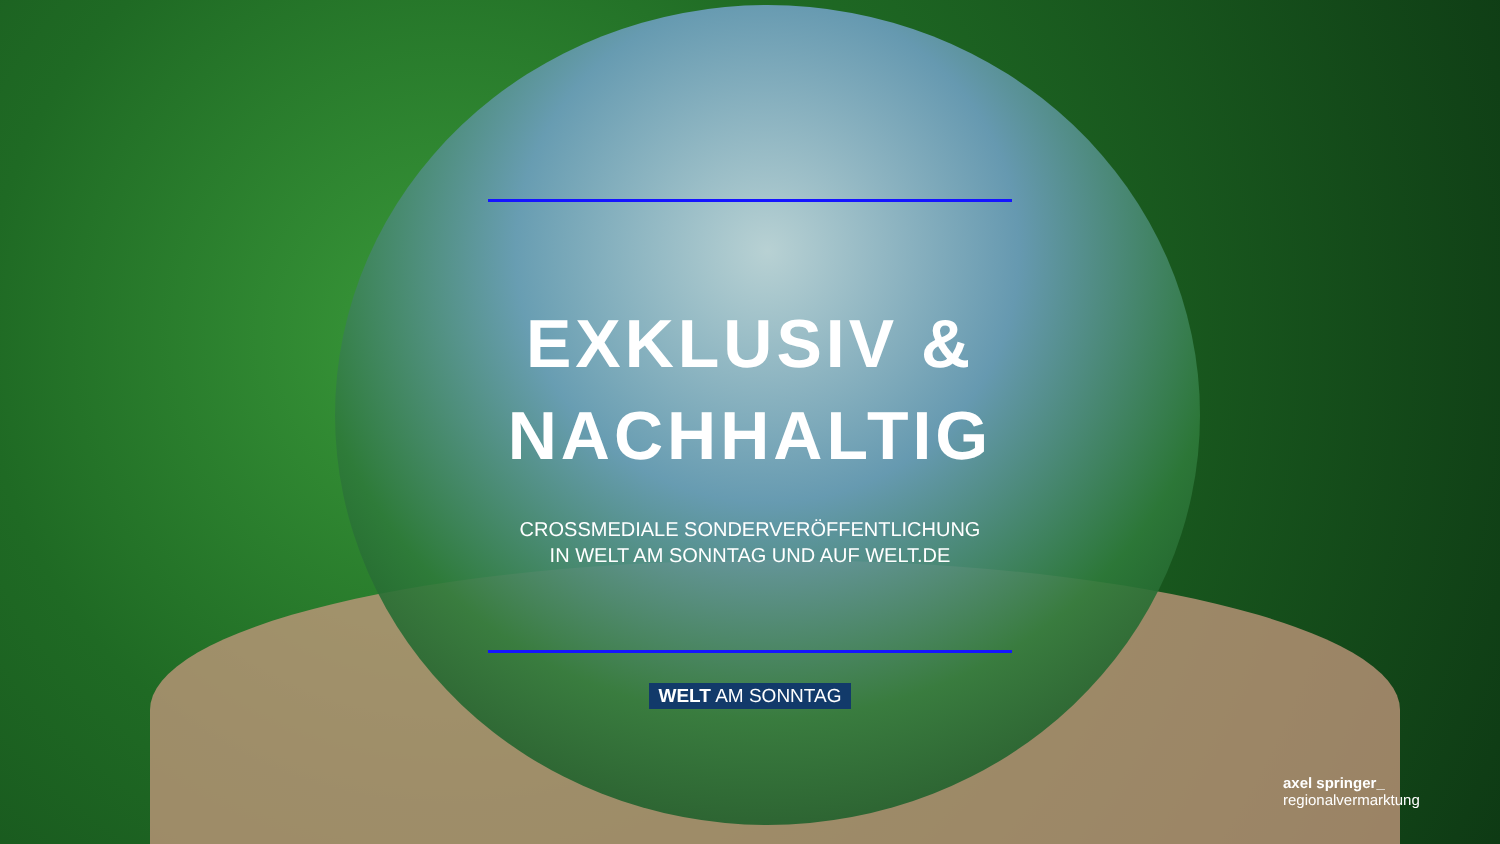EXKLUSIV &
NACHHALTIG
CROSSMEDIALE SONDERVERÖFFENTLICHUNG
IN WELT AM SONNTAG UND AUF WELT.DE
WELT AM SONNTAG
axel springer_
regionalvermarktung